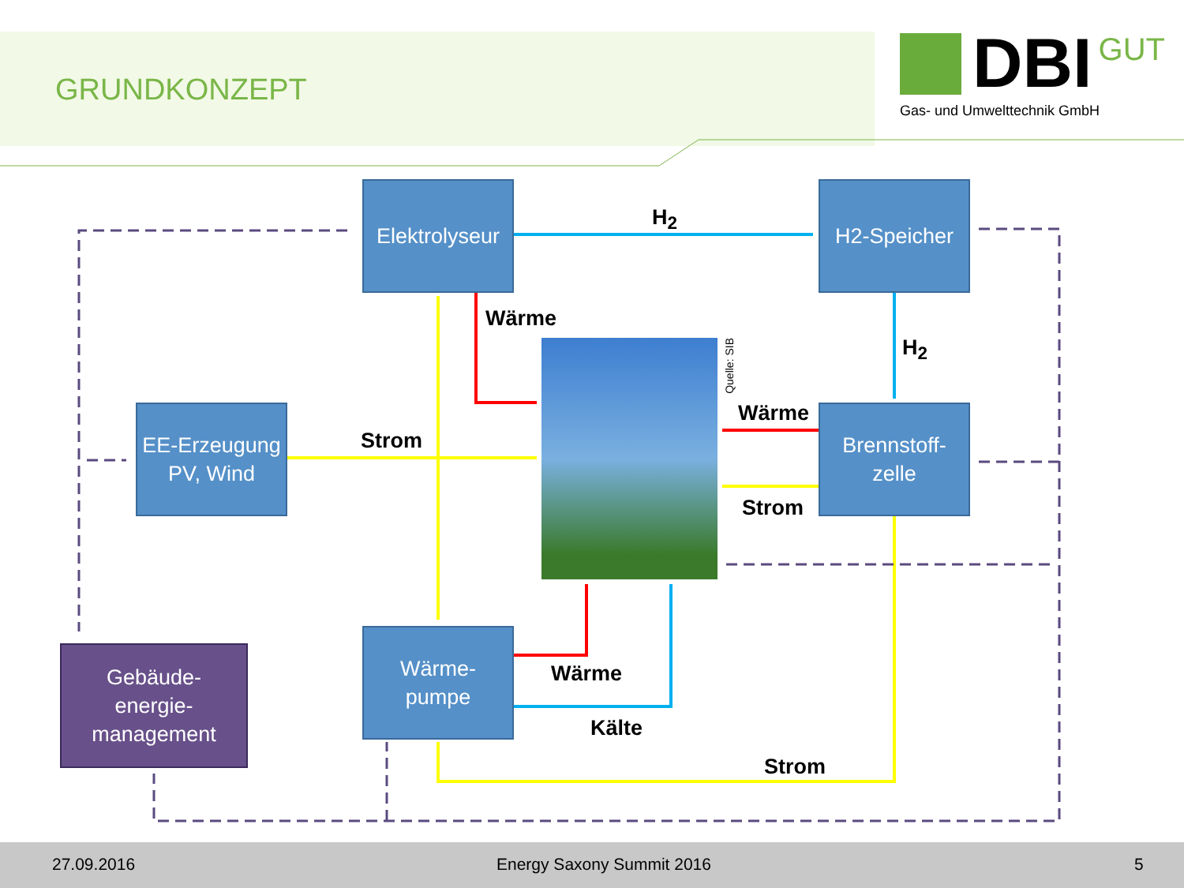GRUNDKONZEPT
DBI GUT
Gas- und Umwelttechnik GmbH
Elektrolyseur
H2-Speicher
EE-Erzeugung
PV, Wind
Brennstoff-
zelle
Wärme-
pumpe
Gebäude-
energie-
management
Quelle: SIB
H<sub>2</sub>
H<sub>2</sub>
Wärme
Wärme
Strom
Strom
Wärme
Kälte
Strom
27.09.2016 Energy Saxony Summit 2016 5